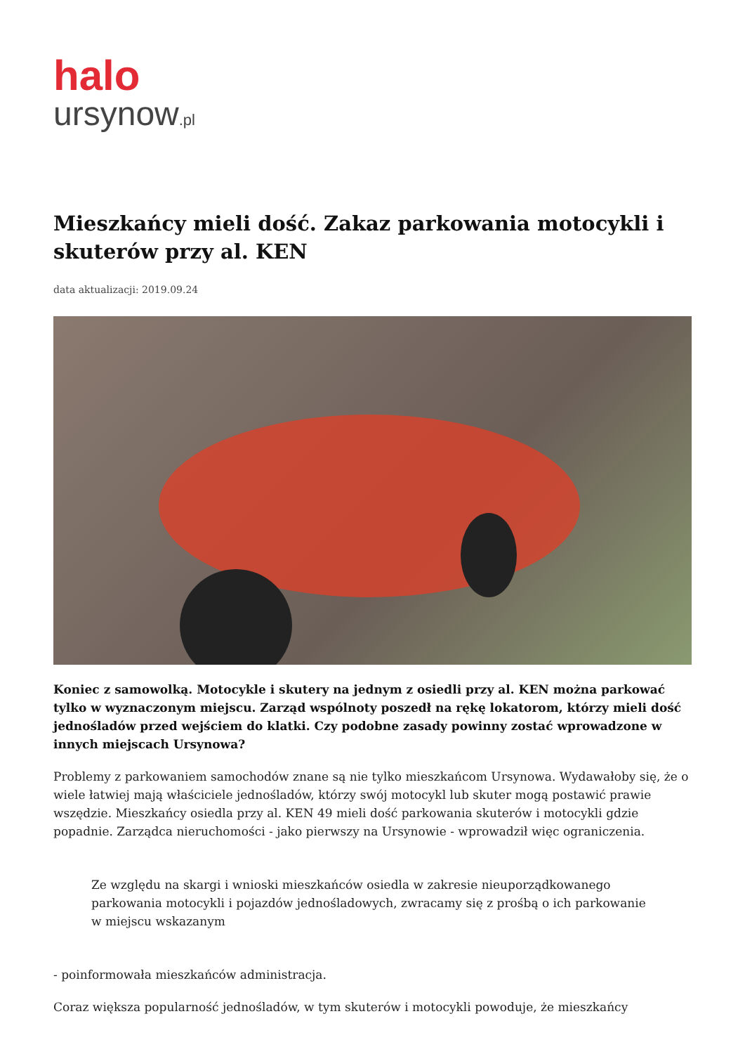halo
ursynow.pl
Mieszkańcy mieli dość. Zakaz parkowania motocykli i skuterów przy al. KEN
data aktualizacji: 2019.09.24
Koniec z samowolką. Motocykle i skutery na jednym z osiedli przy al. KEN można parkować tylko w wyznaczonym miejscu. Zarząd wspólnoty poszedł na rękę lokatorom, którzy mieli dość jednośladów przed wejściem do klatki. Czy podobne zasady powinny zostać wprowadzone w innych miejscach Ursynowa?
Problemy z parkowaniem samochodów znane są nie tylko mieszkańcom Ursynowa. Wydawałoby się, że o wiele łatwiej mają właściciele jednośladów, którzy swój motocykl lub skuter mogą postawić prawie wszędzie. Mieszkańcy osiedla przy al. KEN 49 mieli dość parkowania skuterów i motocykli gdzie popadnie. Zarządca nieruchomości - jako pierwszy na Ursynowie - wprowadził więc ograniczenia.
Ze względu na skargi i wnioski mieszkańców osiedla w zakresie nieuporządkowanego parkowania motocykli i pojazdów jednośladowych, zwracamy się z prośbą o ich parkowanie w miejscu wskazanym
- poinformowała mieszkańców administracja.
Coraz większa popularność jednośladów, w tym skuterów i motocykli powoduje, że mieszkańcy